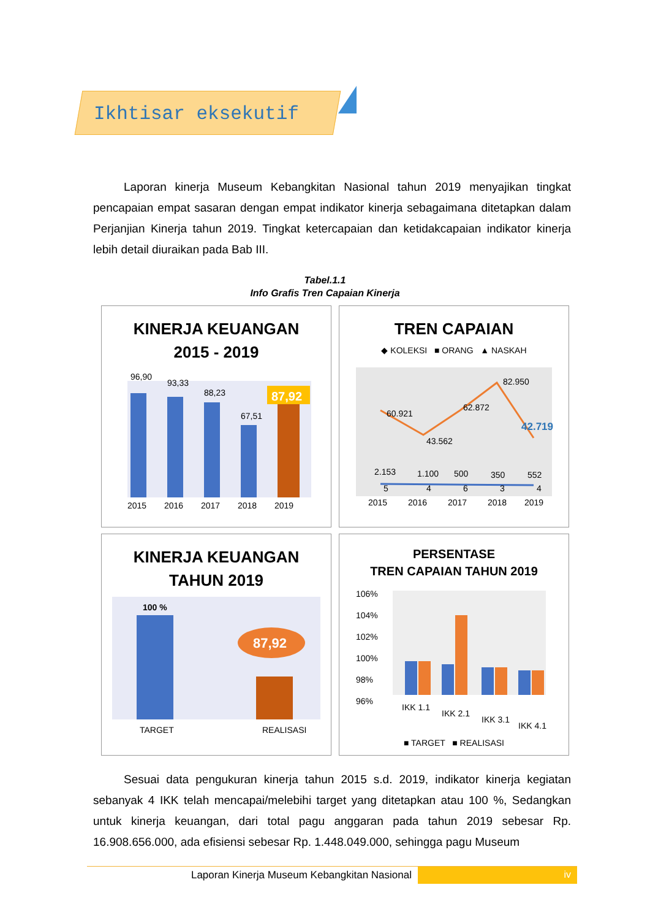Ikhtisar eksekutif
Laporan kinerja Museum Kebangkitan Nasional tahun 2019 menyajikan tingkat pencapaian empat sasaran dengan empat indikator kinerja sebagaimana ditetapkan dalam Perjanjian Kinerja tahun 2019. Tingkat ketercapaian dan ketidakcapaian indikator kinerja lebih detail diuraikan pada Bab III.
Tabel.1.1
Info Grafis Tren Capaian Kinerja
KINERJA KEUANGAN
2015 - 2019
96,90
93,33
88,23
67,51
87,92
2015
2016
2017
2018
2019
TREN CAPAIAN
◆ KOLEKSI ■ ORANG ▲ NASKAH
60.921
43.562
62.872
82.950
42.719
2.153
1.100
500
350
552
5
4
6
3
4
2015
2016
2017
2018
2019
KINERJA KEUANGAN
TAHUN 2019
100 %
87,92
TARGET
REALISASI
PERSENTASE
TREN CAPAIAN TAHUN 2019
106%
104%
102%
100%
98%
96%
IKK 1.1
IKK 2.1
IKK 3.1
IKK 4.1
■ TARGET ■ REALISASI
Sesuai data pengukuran kinerja tahun 2015 s.d. 2019, indikator kinerja kegiatan sebanyak 4 IKK telah mencapai/melebihi target yang ditetapkan atau 100 %, Sedangkan untuk kinerja keuangan, dari total pagu anggaran pada tahun 2019 sebesar Rp. 16.908.656.000, ada efisiensi sebesar Rp. 1.448.049.000, sehingga pagu Museum
Laporan Kinerja Museum Kebangkitan Nasional
iv